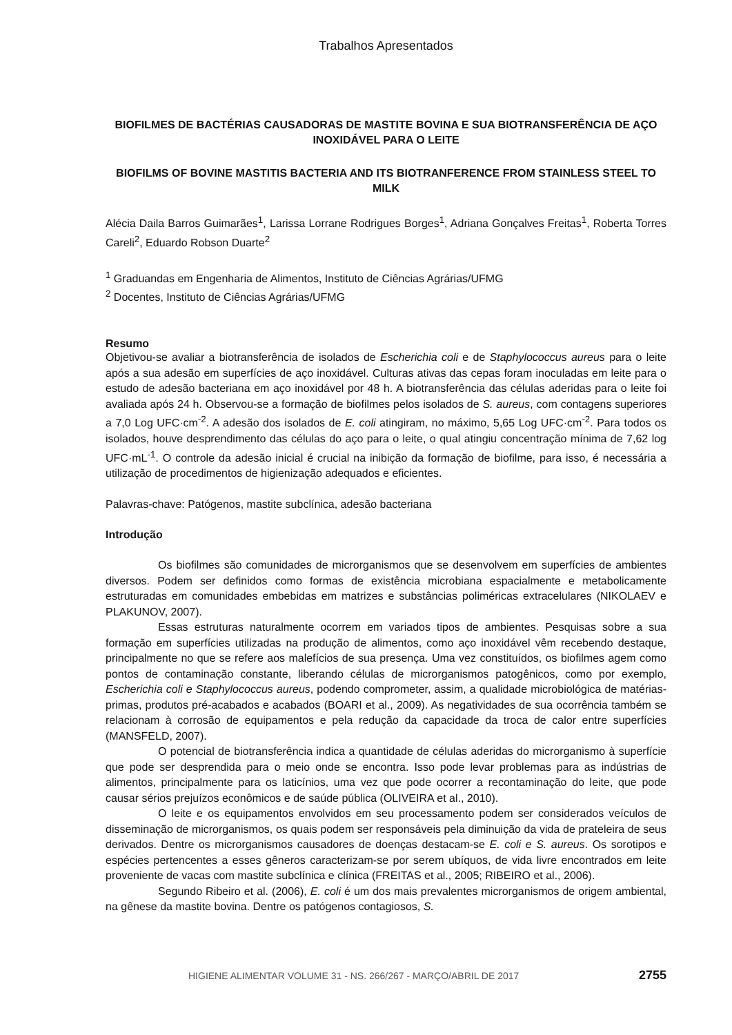Trabalhos Apresentados
BIOFILMES DE BACTÉRIAS CAUSADORAS DE MASTITE BOVINA E SUA BIOTRANSFERÊNCIA DE AÇO INOXIDÁVEL PARA O LEITE
BIOFILMS OF BOVINE MASTITIS BACTERIA AND ITS BIOTRANFERENCE FROM STAINLESS STEEL TO MILK
Alécia Daila Barros Guimarães<sup>1</sup>, Larissa Lorrane Rodrigues Borges<sup>1</sup>, Adriana Gonçalves Freitas<sup>1</sup>, Roberta Torres Careli<sup>2</sup>, Eduardo Robson Duarte<sup>2</sup>
<sup>1</sup> Graduandas em Engenharia de Alimentos, Instituto de Ciências Agrárias/UFMG
<sup>2</sup> Docentes, Instituto de Ciências Agrárias/UFMG
Resumo
Objetivou-se avaliar a biotransferência de isolados de Escherichia coli e de Staphylococcus aureus para o leite após a sua adesão em superfícies de aço inoxidável. Culturas ativas das cepas foram inoculadas em leite para o estudo de adesão bacteriana em aço inoxidável por 48 h. A biotransferência das células aderidas para o leite foi avaliada após 24 h. Observou-se a formação de biofilmes pelos isolados de S. aureus, com contagens superiores a 7,0 Log UFC·cm<sup>-2</sup>. A adesão dos isolados de E. coli atingiram, no máximo, 5,65 Log UFC·cm<sup>-2</sup>. Para todos os isolados, houve desprendimento das células do aço para o leite, o qual atingiu concentração mínima de 7,62 log UFC·mL<sup>-1</sup>. O controle da adesão inicial é crucial na inibição da formação de biofilme, para isso, é necessária a utilização de procedimentos de higienização adequados e eficientes.
Palavras-chave: Patógenos, mastite subclínica, adesão bacteriana
Introdução
Os biofilmes são comunidades de microrganismos que se desenvolvem em superfícies de ambientes diversos. Podem ser definidos como formas de existência microbiana espacialmente e metabolicamente estruturadas em comunidades embebidas em matrizes e substâncias poliméricas extracelulares (NIKOLAEV e PLAKUNOV, 2007).
Essas estruturas naturalmente ocorrem em variados tipos de ambientes. Pesquisas sobre a sua formação em superfícies utilizadas na produção de alimentos, como aço inoxidável vêm recebendo destaque, principalmente no que se refere aos malefícios de sua presença. Uma vez constituídos, os biofilmes agem como pontos de contaminação constante, liberando células de microrganismos patogênicos, como por exemplo, Escherichia coli e Staphylococcus aureus, podendo comprometer, assim, a qualidade microbiológica de matérias-primas, produtos pré-acabados e acabados (BOARI et al., 2009). As negatividades de sua ocorrência também se relacionam à corrosão de equipamentos e pela redução da capacidade da troca de calor entre superfícies (MANSFELD, 2007).
O potencial de biotransferência indica a quantidade de células aderidas do microrganismo à superfície que pode ser desprendida para o meio onde se encontra. Isso pode levar problemas para as indústrias de alimentos, principalmente para os laticínios, uma vez que pode ocorrer a recontaminação do leite, que pode causar sérios prejuízos econômicos e de saúde pública (OLIVEIRA et al., 2010).
O leite e os equipamentos envolvidos em seu processamento podem ser considerados veículos de disseminação de microrganismos, os quais podem ser responsáveis pela diminuição da vida de prateleira de seus derivados. Dentre os microrganismos causadores de doenças destacam-se E. coli e S. aureus. Os sorotipos e espécies pertencentes a esses gêneros caracterizam-se por serem ubíquos, de vida livre encontrados em leite proveniente de vacas com mastite subclínica e clínica (FREITAS et al., 2005; RIBEIRO et al., 2006).
Segundo Ribeiro et al. (2006), E. coli é um dos mais prevalentes microrganismos de origem ambiental, na gênese da mastite bovina. Dentre os patógenos contagiosos, S.
HIGIENE ALIMENTAR VOLUME 31 - NS. 266/267 - MARÇO/ABRIL DE 2017
2755